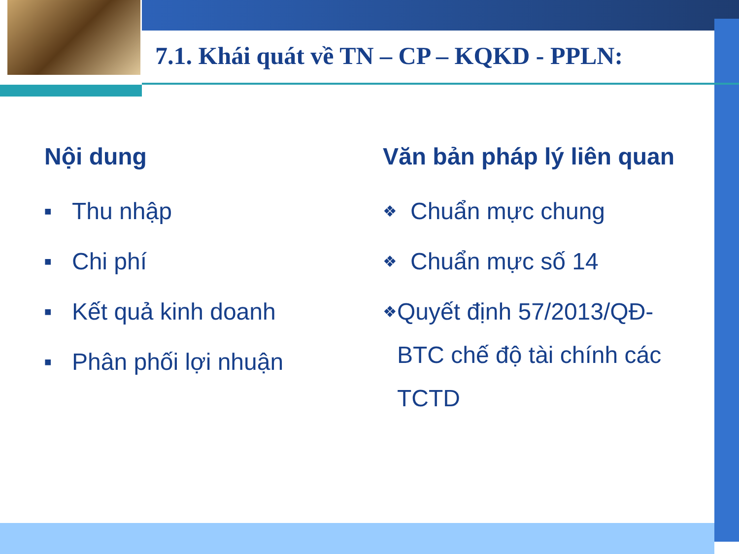7.1. Khái quát về TN – CP – KQKD - PPLN:
Nội dung
■ Thu nhập
■ Chi phí
■ Kết quả kinh doanh
■ Phân phối lợi nhuận
Văn bản pháp lý liên quan
❖ Chuẩn mực chung
❖ Chuẩn mực số 14
❖ Quyết định 57/2013/QĐ-BTC chế độ tài chính các TCTD